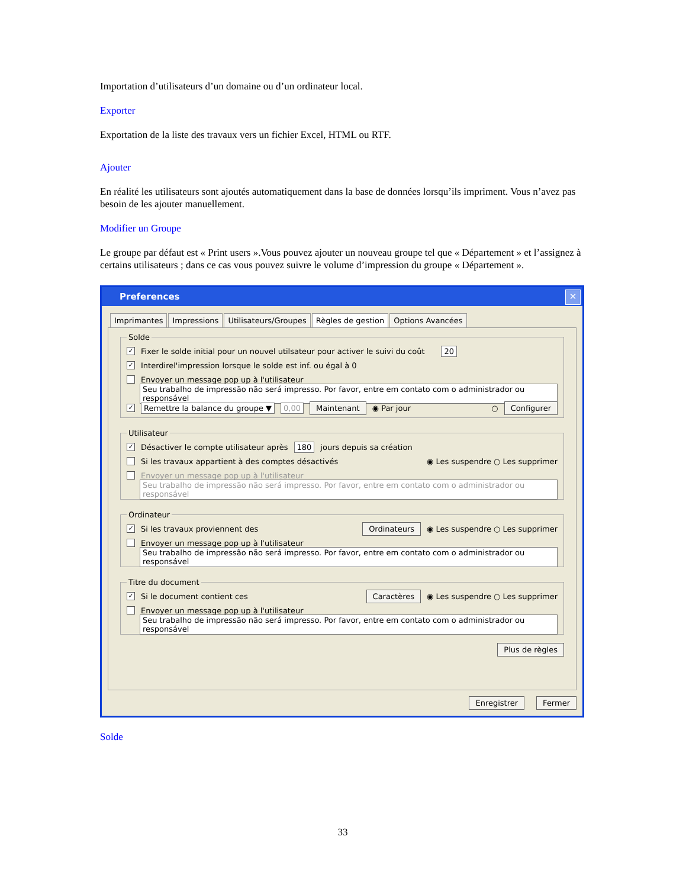Importation d’utilisateurs d’un domaine ou d’un ordinateur local.
Exporter
Exportation de la liste des travaux vers un fichier Excel, HTML ou RTF.
Ajouter
En réalité les utilisateurs sont ajoutés automatiquement dans la base de données lorsqu’ils impriment. Vous n’avez pas besoin de les ajouter manuellement.
Modifier un Groupe
Le groupe par défaut est « Print users ».Vous pouvez ajouter un nouveau groupe tel que « Département » et l’assignez à certains utilisateurs ; dans ce cas vous pouvez suivre le volume d’impression du groupe « Département ».
Preferences ✕
Imprimantes Impressions Utilisateurs/Groupes Règles de gestion Options Avancées
Solde
✓ Fixer le solde initial pour un nouvel utilsateur pour activer le suivi du coût 20
✓ Interdirel'impression lorsque le solde est inf. ou égal à 0
Envoyer un message pop up à l'utilisateur
Seu trabalho de impressão não será impresso. Por favor, entre em contato com o administrador ou responsável
✓ Remettre la balance du groupe ▼ 0,00 Maintenant ◉ Par jour ○ Configurer
Utilisateur
✓ Désactiver le compte utilisateur après 180 jours depuis sa création
Si les travaux appartient à des comptes désactivés ◉ Les suspendre ○ Les supprimer
Envoyer un message pop up à l'utilisateur
Seu trabalho de impressão não será impresso. Por favor, entre em contato com o administrador ou responsável
Ordinateur
✓ Si les travaux proviennent des Ordinateurs ◉ Les suspendre ○ Les supprimer
Envoyer un message pop up à l'utilisateur
Seu trabalho de impressão não será impresso. Por favor, entre em contato com o administrador ou responsável
Titre du document
✓ Si le document contient ces Caractères ◉ Les suspendre ○ Les supprimer
Envoyer un message pop up à l'utilisateur
Seu trabalho de impressão não será impresso. Por favor, entre em contato com o administrador ou responsável
Plus de règles
Enregistrer Fermer
Solde
33